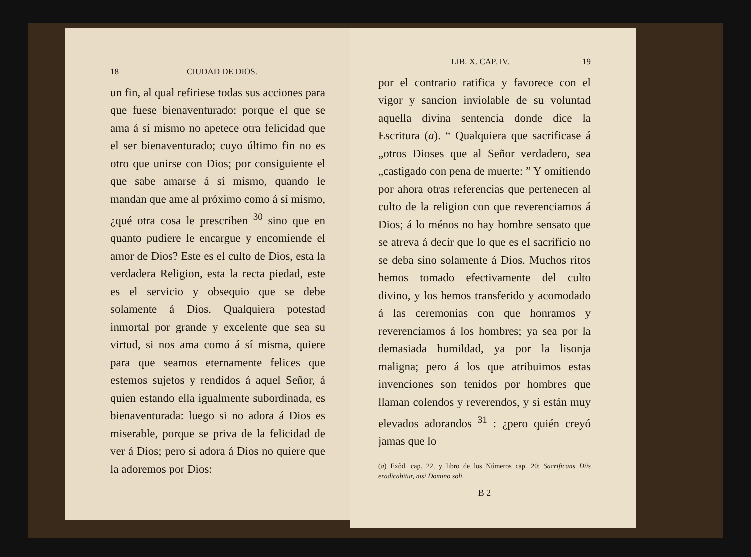18 CIUDAD DE DIOS.
un fin, al qual refiriese todas sus acciones para que fuese bienaventurado: porque el que se ama á sí mismo no apetece otra felicidad que el ser bienaventurado; cuyo último fin no es otro que unirse con Dios; por consiguiente el que sabe amarse á sí mismo, quando le mandan que ame al próximo como á sí mismo, ¿qué otra cosa le prescriben <sup>30</sup> sino que en quanto pudiere le encargue y encomiende el amor de Dios? Este es el culto de Dios, esta la verdadera Religion, esta la recta piedad, este es el servicio y obsequio que se debe solamente á Dios. Qualquiera potestad inmortal por grande y excelente que sea su virtud, si nos ama como á sí misma, quiere para que seamos eternamente felices que estemos sujetos y rendidos á aquel Señor, á quien estando ella igualmente subordinada, es bienaventurada: luego si no adora á Dios es miserable, porque se priva de la felicidad de ver á Dios; pero si adora á Dios no quiere que la adoremos por Dios:
LIB. X. CAP. IV. 19
por el contrario ratifica y favorece con el vigor y sancion inviolable de su voluntad aquella divina sentencia donde dice la Escritura (a). “ Qualquiera que sacrificase á „otros Dioses que al Señor verdadero, sea „castigado con pena de muerte: ” Y omitiendo por ahora otras referencias que pertenecen al culto de la religion con que reverenciamos á Dios; á lo ménos no hay hombre sensato que se atreva á decir que lo que es el sacrificio no se deba sino solamente á Dios. Muchos ritos hemos tomado efectivamente del culto divino, y los hemos transferido y acomodado á las ceremonias con que honramos y reverenciamos á los hombres; ya sea por la demasiada humildad, ya por la lisonja maligna; pero á los que atribuimos estas invenciones son tenidos por hombres que llaman colendos y reverendos, y si están muy elevados adorandos <sup>31</sup> : ¿pero quién creyó jamas que lo
(a) Exôd. cap. 22, y libro de los Números cap. 20: Sacrificans Diis eradicabitur, nisi Domino soli.
B 2